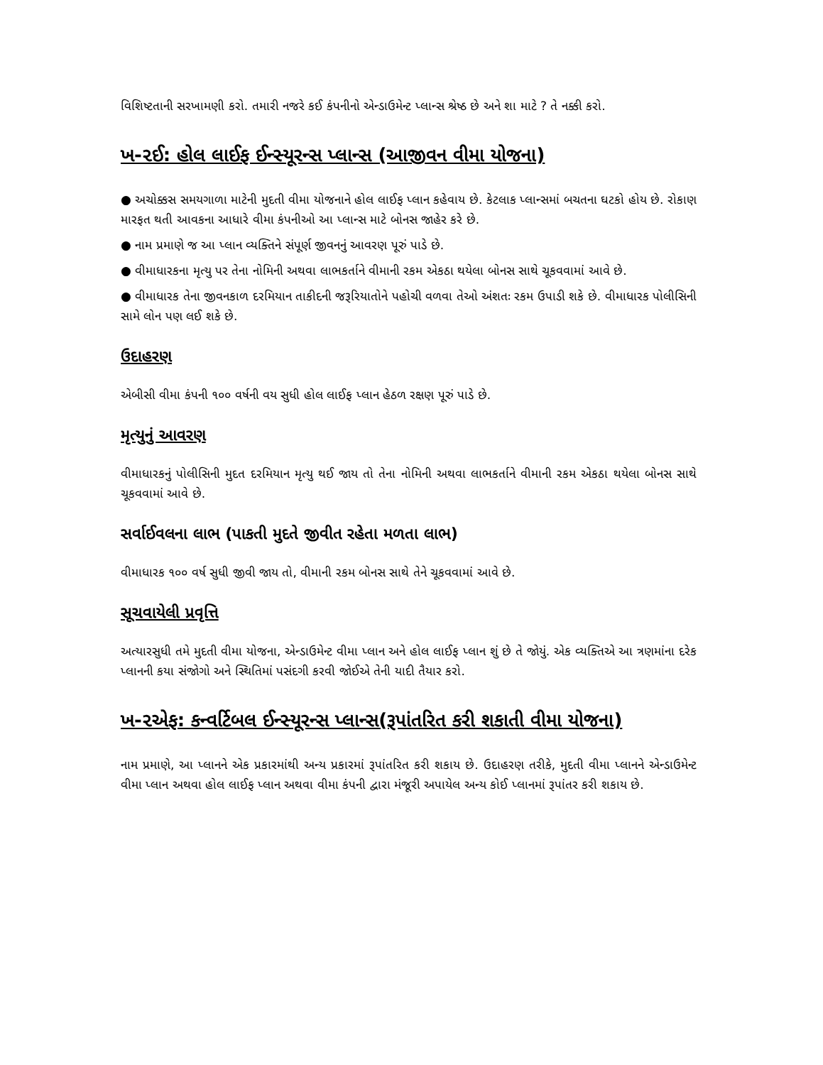વિશિષ્ટતાની સરખામણી કરો. તમારી નજરે કઈ કંપનીનો એન્ડાઉમેન્ટ પ્લાન્સ શ્રેષ્ઠ છે અને શા માટે ? તે નક્કી કરો.
ખ-૨ઈ: હોલ લાઈફ ઈન્સ્યૂરન્સ પ્લાન્સ (આજીવન વીમા યોજના)
● અચોક્કસ સમયગાળા માટેની મુદતી વીમા યોજનાને હોલ લાઈફ પ્લાન કહેવાય છે. કેટલાક પ્લાન્સમાં બચતના ઘટકો હોય છે. રોકાણ મારફત થતી આવકના આધારે વીમા કંપનીઓ આ પ્લાન્સ માટે બોનસ જાહેર કરે છે.
● નામ પ્રમાણે જ આ પ્લાન વ્યક્તિને સંપૂર્ણ જીવનનું આવરણ પૂરું પાડે છે.
● વીમાધારકના મૃત્યુ પર તેના નોમિની અથવા લાભકર્તાને વીમાની રકમ એકઠા થયેલા બોનસ સાથે ચૂકવવામાં આવે છે.
● વીમાધારક તેના જીવનકાળ દરમિયાન તાકીદની જરૂરિયાતોને પહોચી વળવા તેઓ અંશતઃ રકમ ઉપાડી શકે છે. વીમાધારક પોલીસિની સામે લોન પણ લઈ શકે છે.
ઉદાહરણ
એબીસી વીમા કંપની ૧૦૦ વર્ષની વય સુધી હોલ લાઈફ પ્લાન હેઠળ રક્ષણ પૂરું પાડે છે.
મૃત્યુનું આવરણ
વીમાધારકનું પોલીસિની મુદત દરમિયાન મૃત્યુ થઈ જાય તો તેના નોમિની અથવા લાભકર્તાને વીમાની રકમ એકઠા થયેલા બોનસ સાથે ચૂકવવામાં આવે છે.
સર્વાઈવલના લાભ (પાકતી મુદતે જીવીત રહેતા મળતા લાભ)
વીમાધારક ૧૦૦ વર્ષ સુધી જીવી જાય તો, વીમાની રકમ બોનસ સાથે તેને ચૂકવવામાં આવે છે.
સૂચવાયેલી પ્રવૃત્તિ
અત્યારસુધી તમે મુદતી વીમા યોજના, એન્ડાઉમેન્ટ વીમા પ્લાન અને હોલ લાઈફ પ્લાન શું છે તે જોયું. એક વ્યક્તિએ આ ત્રણમાંના દરેક પ્લાનની કયા સંજોગો અને સ્થિતિમાં પસંદગી કરવી જોઈએ તેની યાદી તૈયાર કરો.
ખ-૨એફ: કન્વર્ટિબલ ઈન્સ્યૂરન્સ પ્લાન્સ(રૂપાંતરિત કરી શકાતી વીમા યોજના)
નામ પ્રમાણે, આ પ્લાનને એક પ્રકારમાંથી અન્ય પ્રકારમાં રૂપાંતરિત કરી શકાય છે. ઉદાહરણ તરીકે, મુદતી વીમા પ્લાનને એન્ડાઉમેન્ટ વીમા પ્લાન અથવા હોલ લાઈફ પ્લાન અથવા વીમા કંપની દ્વારા મંજૂરી અપાયેલ અન્ય કોઈ પ્લાનમાં રૂપાંતર કરી શકાય છે.